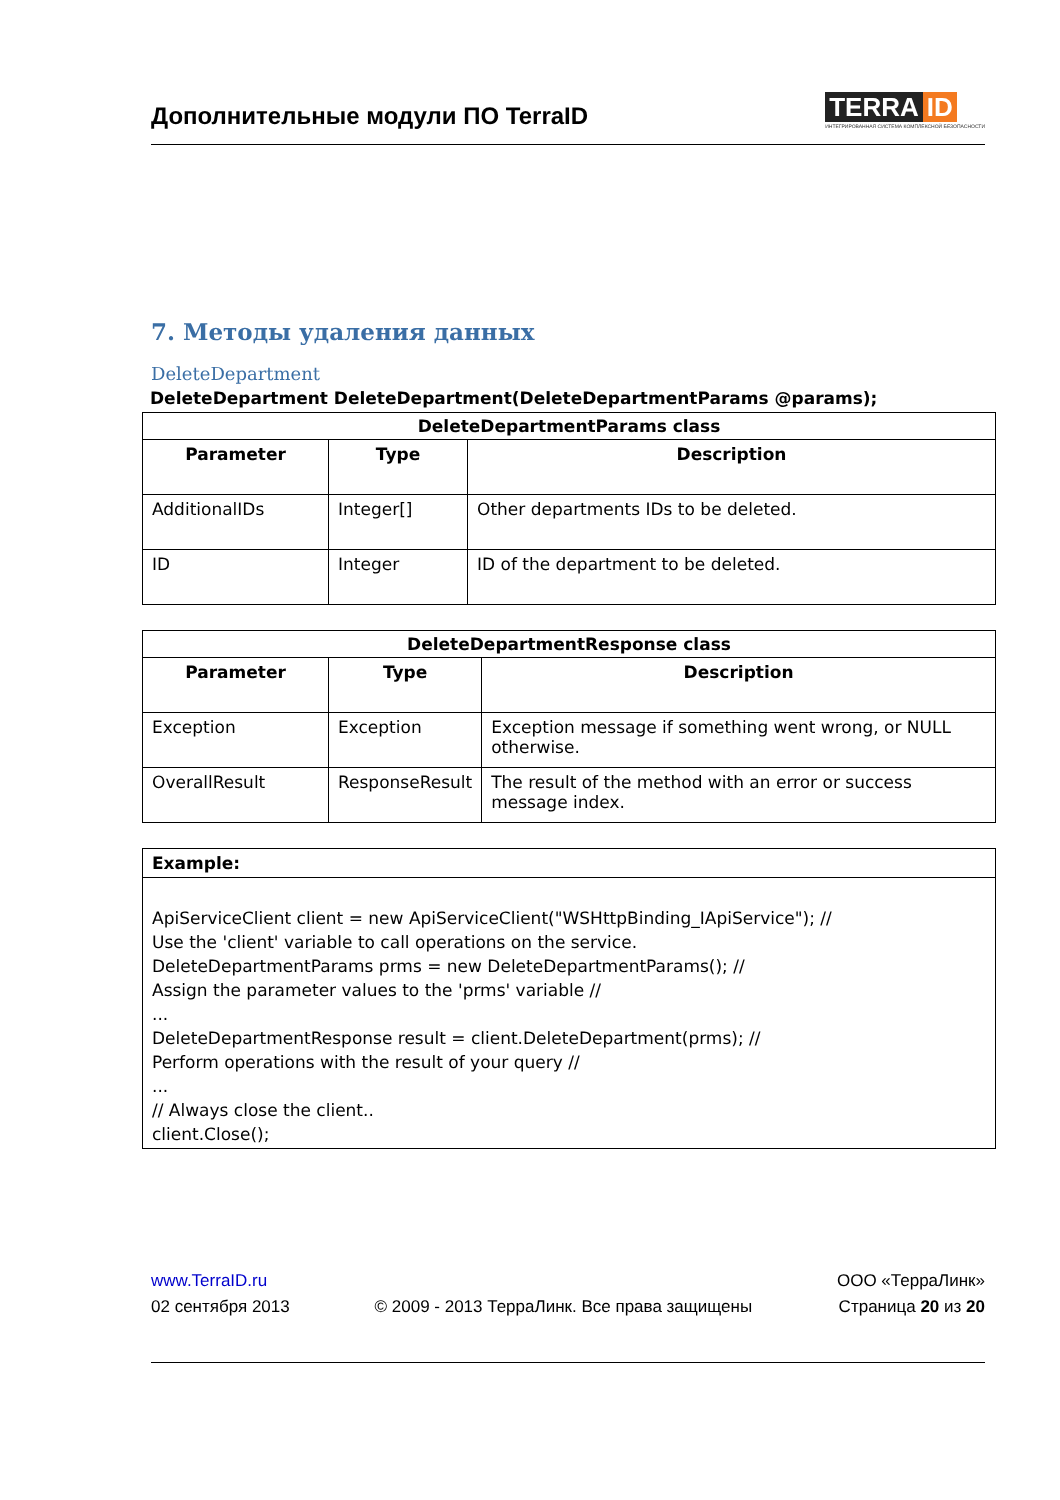Дополнительные модули ПО TerraID
TERRA ID
ИНТЕГРИРОВАННАЯ СИСТЕМА КОМПЛЕКСНОЙ БЕЗОПАСНОСТИ
7. Методы удаления данных
DeleteDepartment
DeleteDepartment DeleteDepartment(DeleteDepartmentParams @params);
| DeleteDepartmentParams class | | |
| --- | --- | --- |
| Parameter | Type | Description |
| AdditionalIDs | Integer[] | Other departments IDs to be deleted. |
| ID | Integer | ID of the department to be deleted. |
| DeleteDepartmentResponse class | | |
| --- | --- | --- |
| Parameter | Type | Description |
| Exception | Exception | Exception message if something went wrong, or NULL otherwise. |
| OverallResult | ResponseResult | The result of the method with an error or success message index. |
Example:
ApiServiceClient client = new ApiServiceClient("WSHttpBinding_IApiService"); //
Use the 'client' variable to call operations on the service.
DeleteDepartmentParams prms = new DeleteDepartmentParams(); //
Assign the parameter values to the 'prms' variable //
...
DeleteDepartmentResponse result = client.DeleteDepartment(prms); //
Perform operations with the result of your query //
...
// Always close the client..
client.Close();
www.TerraID.ru
02 сентября 2013
© 2009 - 2013 ТерраЛинк. Все права защищены
ООО «ТерраЛинк»
Страница 20 из 20